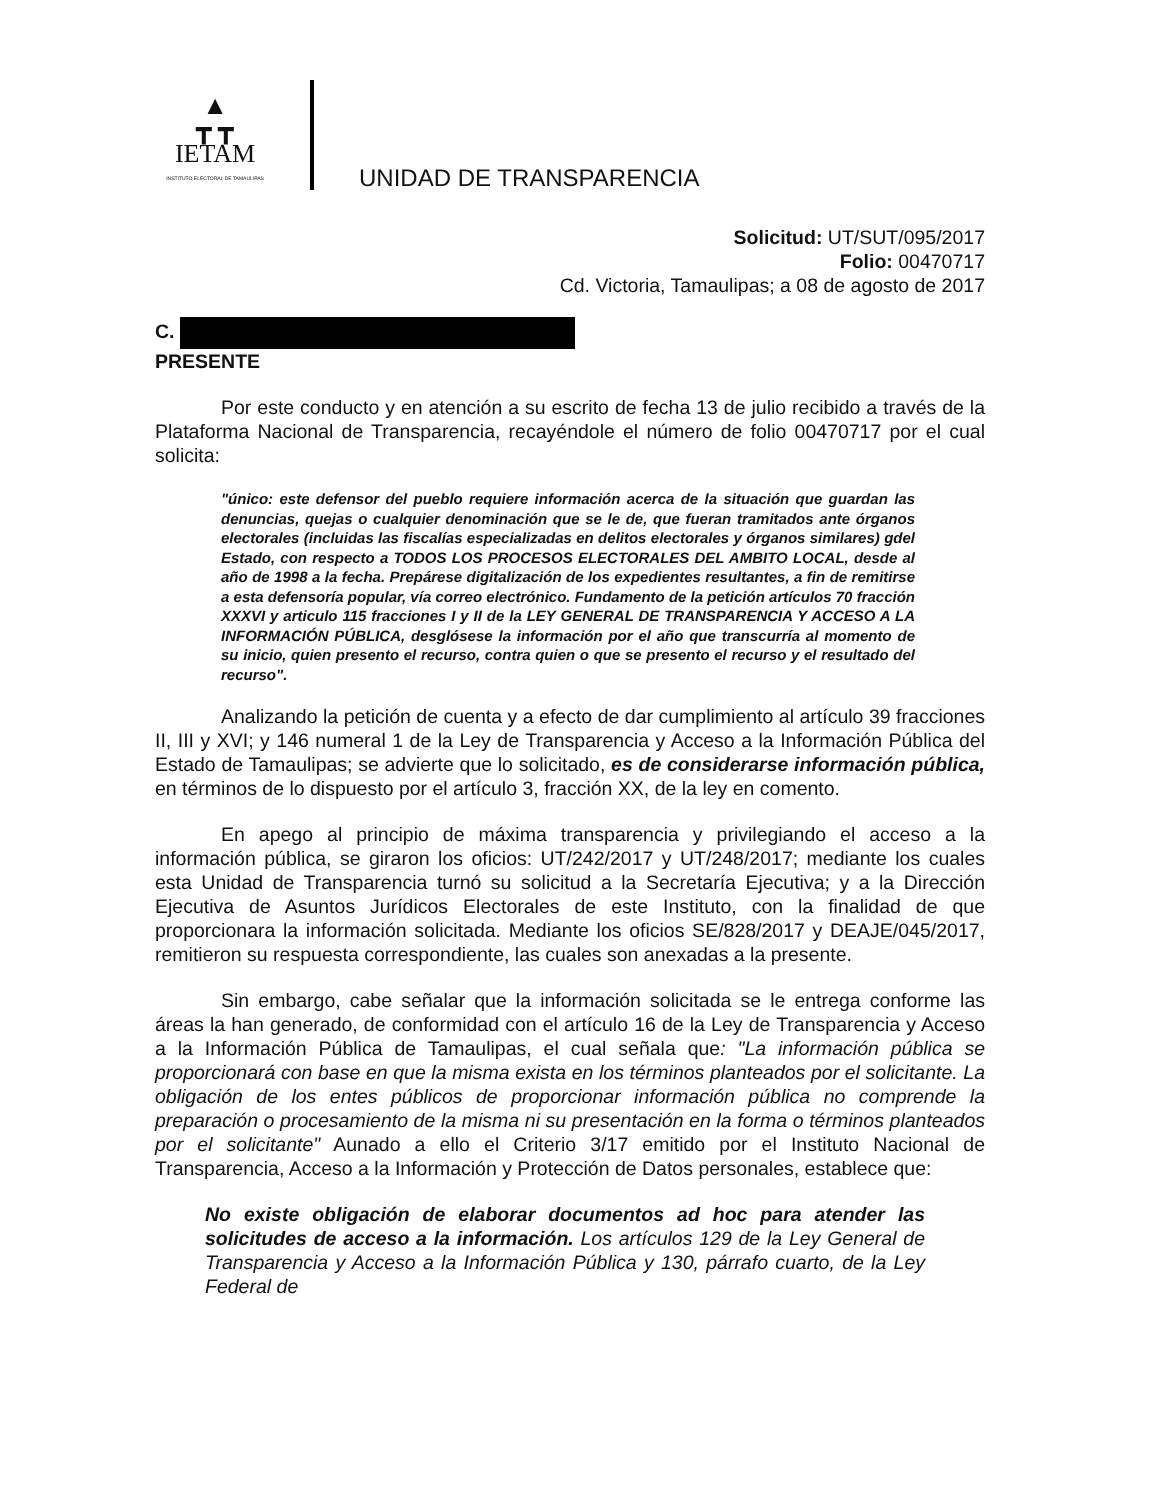▲
┳ ┳
IETAM
INSTITUTO ELECTORAL DE TAMAULIPAS
UNIDAD DE TRANSPARENCIA
Solicitud: UT/SUT/095/2017
Folio: 00470717
Cd. Victoria, Tamaulipas; a 08 de agosto de 2017
C.
PRESENTE
Por este conducto y en atención a su escrito de fecha 13 de julio recibido a través de la Plataforma Nacional de Transparencia, recayéndole el número de folio 00470717 por el cual solicita:
"único: este defensor del pueblo requiere información acerca de la situación que guardan las denuncias, quejas o cualquier denominación que se le de, que fueran tramitados ante órganos electorales (incluidas las fiscalías especializadas en delitos electorales y órganos similares) gdel Estado, con respecto a TODOS LOS PROCESOS ELECTORALES DEL AMBITO LOCAL, desde al año de 1998 a la fecha. Prepárese digitalización de los expedientes resultantes, a fin de remitirse a esta defensoría popular, vía correo electrónico. Fundamento de la petición artículos 70 fracción XXXVI y articulo 115 fracciones I y II de la LEY GENERAL DE TRANSPARENCIA Y ACCESO A LA INFORMACIÓN PÚBLICA, desglósese la información por el año que transcurría al momento de su inicio, quien presento el recurso, contra quien o que se presento el recurso y el resultado del recurso".
Analizando la petición de cuenta y a efecto de dar cumplimiento al artículo 39 fracciones II, III y XVI; y 146 numeral 1 de la Ley de Transparencia y Acceso a la Información Pública del Estado de Tamaulipas; se advierte que lo solicitado, es de considerarse información pública, en términos de lo dispuesto por el artículo 3, fracción XX, de la ley en comento.
En apego al principio de máxima transparencia y privilegiando el acceso a la información pública, se giraron los oficios: UT/242/2017 y UT/248/2017; mediante los cuales esta Unidad de Transparencia turnó su solicitud a la Secretaría Ejecutiva; y a la Dirección Ejecutiva de Asuntos Jurídicos Electorales de este Instituto, con la finalidad de que proporcionara la información solicitada. Mediante los oficios SE/828/2017 y DEAJE/045/2017, remitieron su respuesta correspondiente, las cuales son anexadas a la presente.
Sin embargo, cabe señalar que la información solicitada se le entrega conforme las áreas la han generado, de conformidad con el artículo 16 de la Ley de Transparencia y Acceso a la Información Pública de Tamaulipas, el cual señala que: "La información pública se proporcionará con base en que la misma exista en los términos planteados por el solicitante. La obligación de los entes públicos de proporcionar información pública no comprende la preparación o procesamiento de la misma ni su presentación en la forma o términos planteados por el solicitante" Aunado a ello el Criterio 3/17 emitido por el Instituto Nacional de Transparencia, Acceso a la Información y Protección de Datos personales, establece que:
No existe obligación de elaborar documentos ad hoc para atender las solicitudes de acceso a la información. Los artículos 129 de la Ley General de Transparencia y Acceso a la Información Pública y 130, párrafo cuarto, de la Ley Federal de